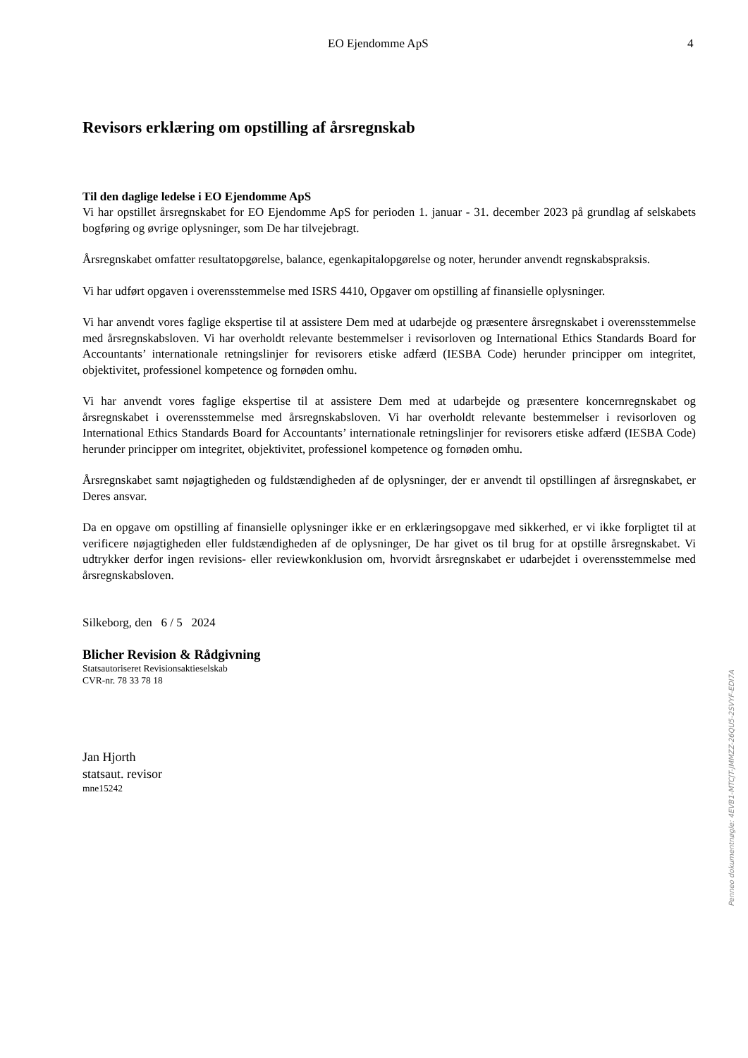EO Ejendomme ApS 4
Revisors erklæring om opstilling af årsregnskab
Til den daglige ledelse i EO Ejendomme ApS
Vi har opstillet årsregnskabet for EO Ejendomme ApS for perioden 1. januar - 31. december 2023 på grundlag af selskabets bogføring og øvrige oplysninger, som De har tilvejebragt.
Årsregnskabet omfatter resultatopgørelse, balance, egenkapitalopgørelse og noter, herunder anvendt regnskabspraksis.
Vi har udført opgaven i overensstemmelse med ISRS 4410, Opgaver om opstilling af finansielle oplysninger.
Vi har anvendt vores faglige ekspertise til at assistere Dem med at udarbejde og præsentere årsregnskabet i overensstemmelse med årsregnskabsloven. Vi har overholdt relevante bestemmelser i revisorloven og International Ethics Standards Board for Accountants’ internationale retningslinjer for revisorers etiske adfærd (IESBA Code) herunder principper om integritet, objektivitet, professionel kompetence og fornøden omhu.
Vi har anvendt vores faglige ekspertise til at assistere Dem med at udarbejde og præsentere koncernregnskabet og årsregnskabet i overensstemmelse med årsregnskabsloven. Vi har overholdt relevante bestemmelser i revisorloven og International Ethics Standards Board for Accountants’ internationale retningslinjer for revisorers etiske adfærd (IESBA Code) herunder principper om integritet, objektivitet, professionel kompetence og fornøden omhu.
Årsregnskabet samt nøjagtigheden og fuldstændigheden af de oplysninger, der er anvendt til opstillingen af årsregnskabet, er Deres ansvar.
Da en opgave om opstilling af finansielle oplysninger ikke er en erklæringsopgave med sikkerhed, er vi ikke forpligtet til at verificere nøjagtigheden eller fuldstændigheden af de oplysninger, De har givet os til brug for at opstille årsregnskabet. Vi udtrykker derfor ingen revisions- eller reviewkonklusion om, hvorvidt årsregnskabet er udarbejdet i overensstemmelse med årsregnskabsloven.
Silkeborg, den 6 / 5 2024
Blicher Revision & Rådgivning
Statsautoriseret Revisionsaktieselskab
CVR-nr. 78 33 78 18
Jan Hjorth
statsaut. revisor
mne15242
Penneo dokumentnøgle: 4EVB1-MTCJT-JMMZZ-26QU5-2SVYF-EDI7A